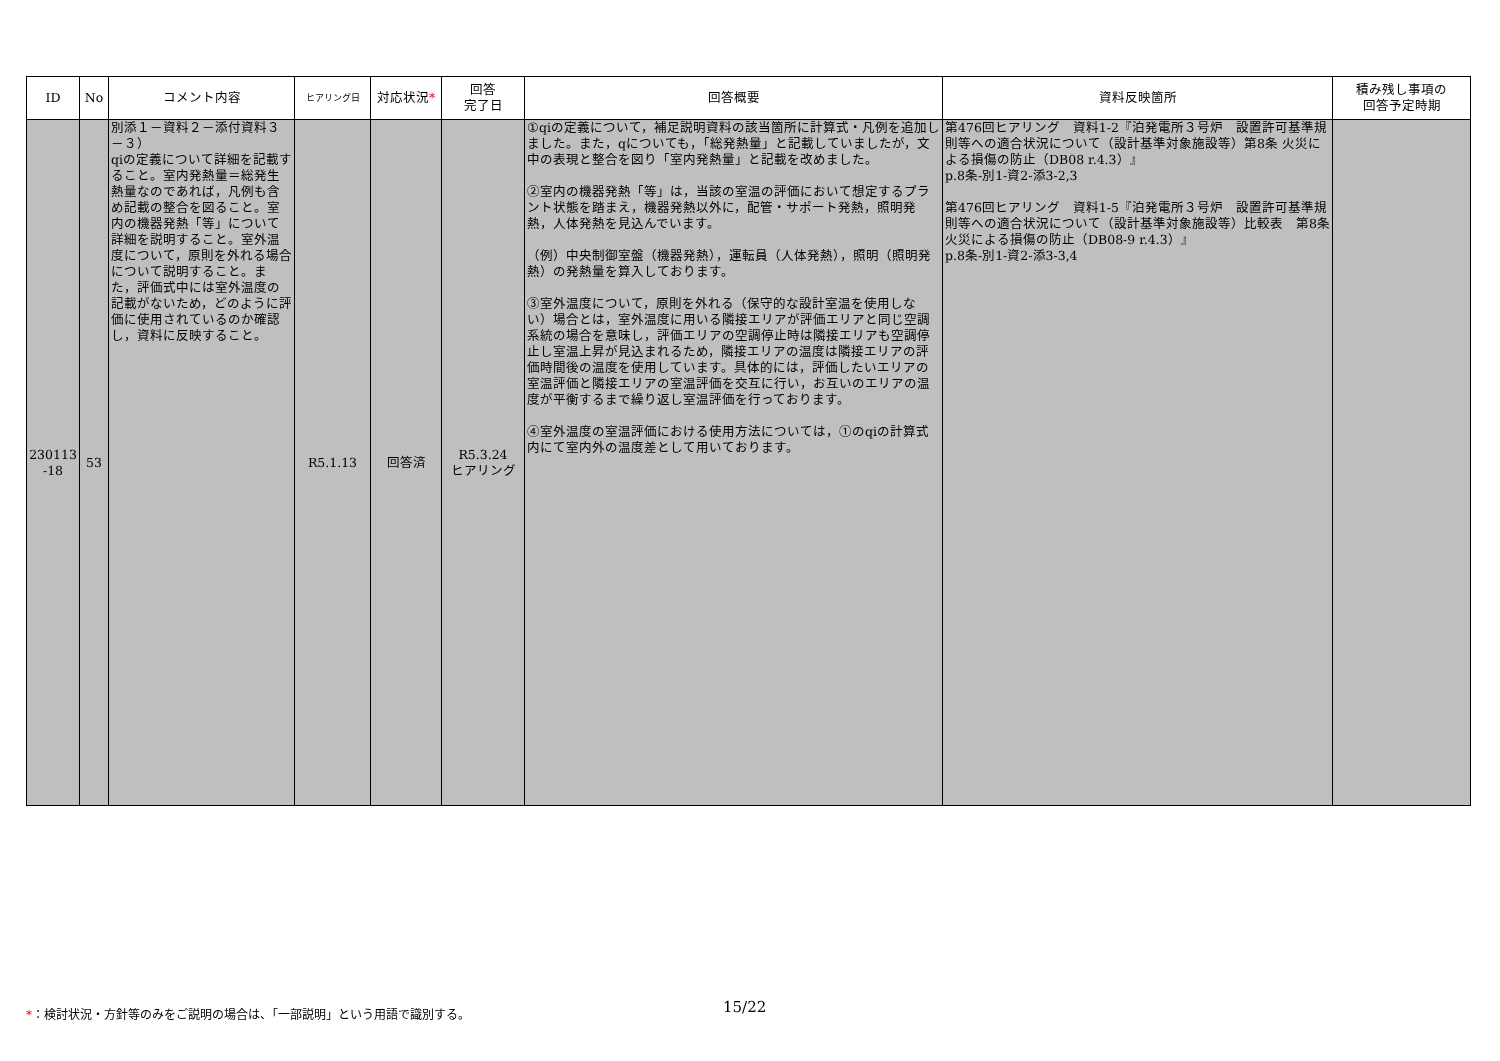| ID | No | コメント内容 | ヒアリング日 | 対応状況 * | 回答 完了日 | 回答概要 | 資料反映箇所 | 積み残し事項の 回答予定時期 |
| --- | --- | --- | --- | --- | --- | --- | --- | --- |
| 230113 -18 | 53 | 別添１－資料２－添付資料３－３） qiの定義について詳細を記載すること。室内発熱量＝総発生熱量なのであれば，凡例も含め記載の整合を図ること。室内の機器発熱「等」について詳細を説明すること。室外温度について，原則を外れる場合について説明すること。また，評価式中には室外温度の記載がないため，どのように評価に使用されているのか確認し，資料に反映すること。 | R5.1.13 | 回答済 | R5.3.24 ヒアリング | ①qiの定義について，補足説明資料の該当箇所に計算式・凡例を追加しました。また，qについても，「総発熱量」と記載していましたが，文中の表現と整合を図り「室内発熱量」と記載を改めました。 ②室内の機器発熱「等」は，当該の室温の評価において想定するプラント状態を踏まえ，機器発熱以外に，配管・サポート発熱，照明発熱，人体発熱を見込んでいます。 （例）中央制御室盤（機器発熱），運転員（人体発熱），照明（照明発熱）の発熱量を算入しております。 ③室外温度について，原則を外れる（保守的な設計室温を使用しない）場合とは，室外温度に用いる隣接エリアが評価エリアと同じ空調系統の場合を意味し，評価エリアの空調停止時は隣接エリアも空調停止し室温上昇が見込まれるため，隣接エリアの温度は隣接エリアの評価時間後の温度を使用しています。具体的には，評価したいエリアの室温評価と隣接エリアの室温評価を交互に行い，お互いのエリアの温度が平衡するまで繰り返し室温評価を行っております。 ④室外温度の室温評価における使用方法については，①のqiの計算式内にて室内外の温度差として用いております。 | 第476回ヒアリング 資料1-2『泊発電所３号炉 設置許可基準規則等への適合状況について（設計基準対象施設等）第8条 火災による損傷の防止（DB08 r.4.3）』 p.8条-別1-資2-添3-2,3 第476回ヒアリング 資料1-5『泊発電所３号炉 設置許可基準規則等への適合状況について（設計基準対象施設等）比較表 第8条 火災による損傷の防止（DB08-9 r.4.3）』 p.8条-別1-資2-添3-3,4 | |
*：検討状況・方針等のみをご説明の場合は、「一部説明」という用語で識別する。
15/22